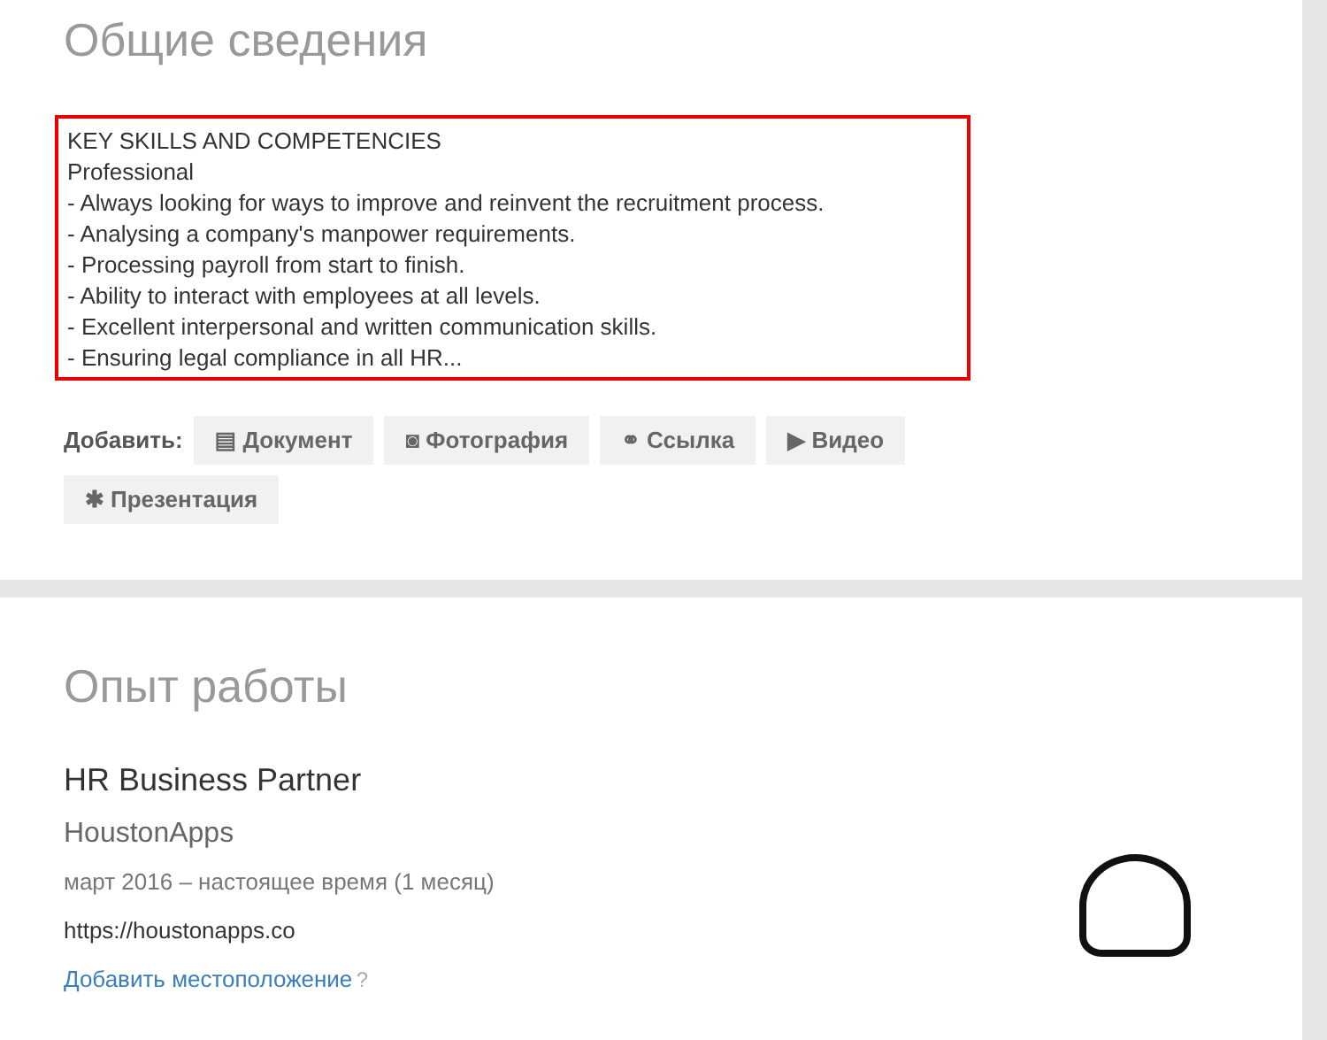Общие сведения
KEY SKILLS AND COMPETENCIES
Professional
- Always looking for ways to improve and reinvent the recruitment process.
- Analysing a company's manpower requirements.
- Processing payroll from start to finish.
- Ability to interact with employees at all levels.
- Excellent interpersonal and written communication skills.
- Ensuring legal compliance in all HR...
Добавить: ▤ Документ ◙ Фотография ⚭ Ссылка ▶ Видео ✱ Презентация
Опыт работы
HR Business Partner
HoustonApps
март 2016 – настоящее время (1 месяц)
https://houstonapps.co
Добавить местоположение ?